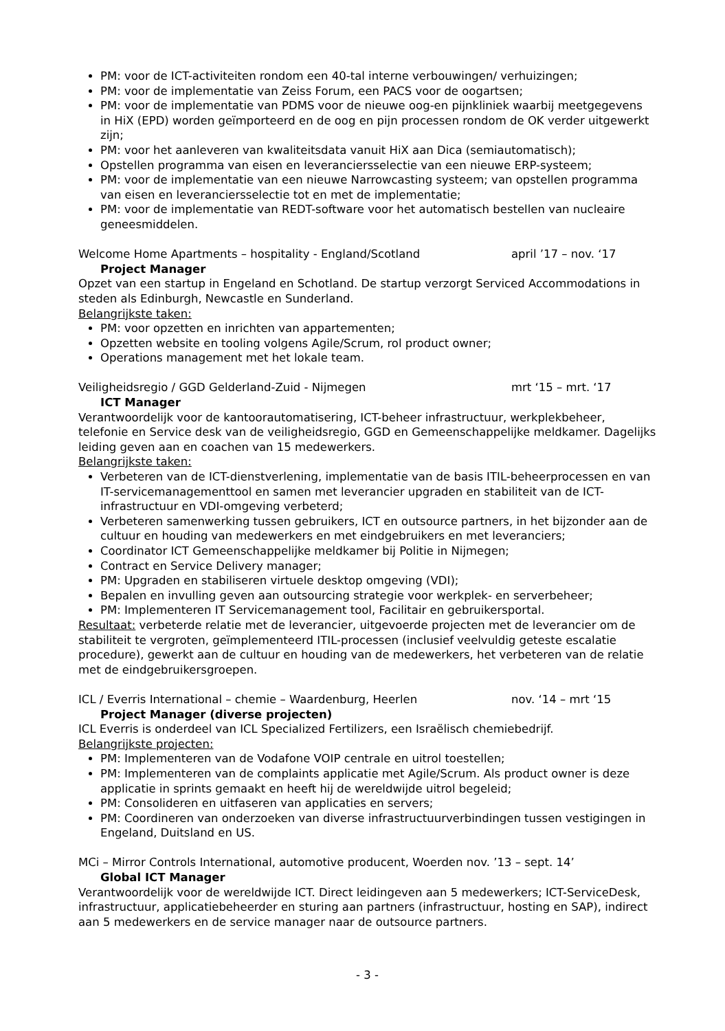PM: voor de ICT-activiteiten rondom een 40-tal interne verbouwingen/ verhuizingen;
PM: voor de implementatie van Zeiss Forum, een PACS voor de oogartsen;
PM: voor de implementatie van PDMS voor de nieuwe oog-en pijnkliniek waarbij meetgegevens in HiX (EPD) worden geïmporteerd en de oog en pijn processen rondom de OK verder uitgewerkt zijn;
PM: voor het aanleveren van kwaliteitsdata vanuit HiX aan Dica (semiautomatisch);
Opstellen programma van eisen en leveranciersselectie van een nieuwe ERP-systeem;
PM: voor de implementatie van een nieuwe Narrowcasting systeem; van opstellen programma van eisen en leveranciersselectie tot en met de implementatie;
PM: voor de implementatie van REDT-software voor het automatisch bestellen van nucleaire geneesmiddelen.
Welcome Home Apartments – hospitality - England/Scotland april ’17 – nov. ‘17
Project Manager
Opzet van een startup in Engeland en Schotland. De startup verzorgt Serviced Accommodations in steden als Edinburgh, Newcastle en Sunderland.
Belangrijkste taken:
PM: voor opzetten en inrichten van appartementen;
Opzetten website en tooling volgens Agile/Scrum, rol product owner;
Operations management met het lokale team.
Veiligheidsregio / GGD Gelderland-Zuid - Nijmegen mrt ‘15 – mrt. ‘17
ICT Manager
Verantwoordelijk voor de kantoorautomatisering, ICT-beheer infrastructuur, werkplekbeheer, telefonie en Service desk van de veiligheidsregio, GGD en Gemeenschappelijke meldkamer. Dagelijks leiding geven aan en coachen van 15 medewerkers.
Belangrijkste taken:
Verbeteren van de ICT-dienstverlening, implementatie van de basis ITIL-beheerprocessen en van IT-servicemanagementtool en samen met leverancier upgraden en stabiliteit van de ICT-infrastructuur en VDI-omgeving verbeterd;
Verbeteren samenwerking tussen gebruikers, ICT en outsource partners, in het bijzonder aan de cultuur en houding van medewerkers en met eindgebruikers en met leveranciers;
Coordinator ICT Gemeenschappelijke meldkamer bij Politie in Nijmegen;
Contract en Service Delivery manager;
PM: Upgraden en stabiliseren virtuele desktop omgeving (VDI);
Bepalen en invulling geven aan outsourcing strategie voor werkplek- en serverbeheer;
PM: Implementeren IT Servicemanagement tool, Facilitair en gebruikersportal.
Resultaat: verbeterde relatie met de leverancier, uitgevoerde projecten met de leverancier om de stabiliteit te vergroten, geïmplementeerd ITIL-processen (inclusief veelvuldig geteste escalatie procedure), gewerkt aan de cultuur en houding van de medewerkers, het verbeteren van de relatie met de eindgebruikersgroepen.
ICL / Everris International – chemie – Waardenburg, Heerlen nov. ‘14 – mrt ‘15
Project Manager (diverse projecten)
ICL Everris is onderdeel van ICL Specialized Fertilizers, een Israëlisch chemiebedrijf.
Belangrijkste projecten:
PM: Implementeren van de Vodafone VOIP centrale en uitrol toestellen;
PM: Implementeren van de complaints applicatie met Agile/Scrum. Als product owner is deze applicatie in sprints gemaakt en heeft hij de wereldwijde uitrol begeleid;
PM: Consolideren en uitfaseren van applicaties en servers;
PM: Coordineren van onderzoeken van diverse infrastructuurverbindingen tussen vestigingen in Engeland, Duitsland en US.
MCi – Mirror Controls International, automotive producent, Woerden nov. ’13 – sept. 14’
Global ICT Manager
Verantwoordelijk voor de wereldwijde ICT. Direct leidingeven aan 5 medewerkers; ICT-ServiceDesk, infrastructuur, applicatiebeheerder en sturing aan partners (infrastructuur, hosting en SAP), indirect aan 5 medewerkers en de service manager naar de outsource partners.
- 3 -